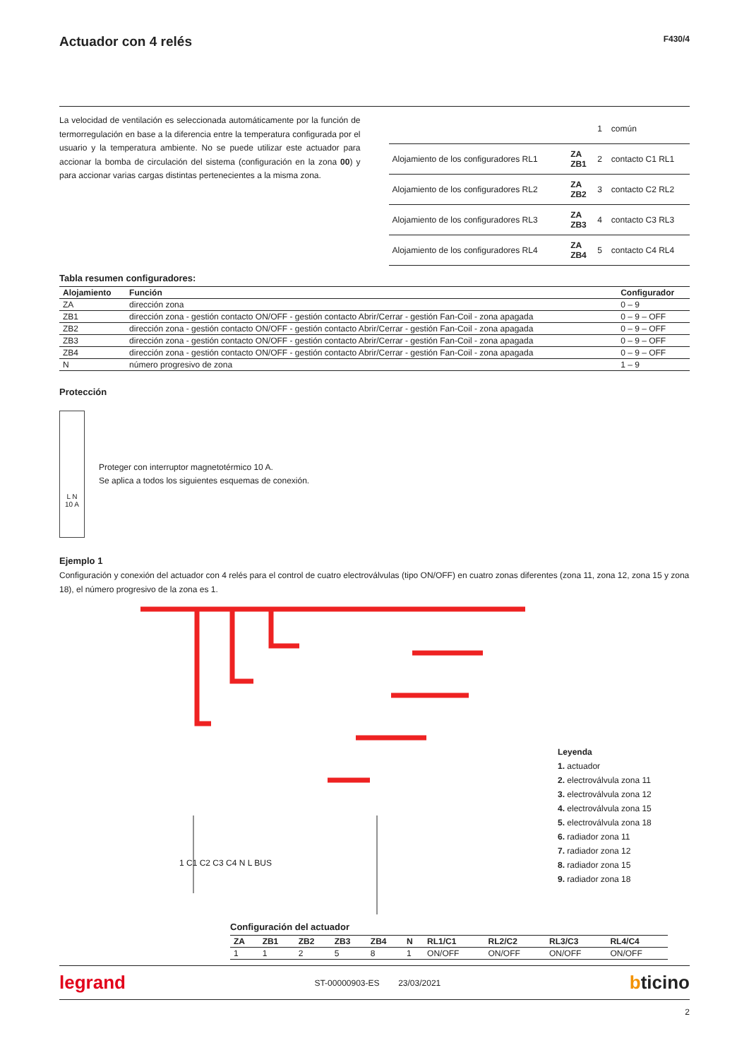Actuador con 4 relés
F430/4
La velocidad de ventilación es seleccionada automáticamente por la función de termorregulación en base a la diferencia entre la temperatura configurada por el usuario y la temperatura ambiente. No se puede utilizar este actuador para accionar la bomba de circulación del sistema (configuración en la zona 00) y para accionar varias cargas distintas pertenecientes a la misma zona.
| | | 1 | común |
| Alojamiento de los configuradores RL1 | ZA ZB1 | 2 | contacto C1 RL1 |
| Alojamiento de los configuradores RL2 | ZA ZB2 | 3 | contacto C2 RL2 |
| Alojamiento de los configuradores RL3 | ZA ZB3 | 4 | contacto C3 RL3 |
| Alojamiento de los configuradores RL4 | ZA ZB4 | 5 | contacto C4 RL4 |
Tabla resumen configuradores:
| Alojamiento | Función | Configurador |
| --- | --- | --- |
| ZA | dirección zona | 0 – 9 |
| ZB1 | dirección zona - gestión contacto ON/OFF - gestión contacto Abrir/Cerrar - gestión Fan-Coil - zona apagada | 0 – 9 – OFF |
| ZB2 | dirección zona - gestión contacto ON/OFF - gestión contacto Abrir/Cerrar - gestión Fan-Coil - zona apagada | 0 – 9 – OFF |
| ZB3 | dirección zona - gestión contacto ON/OFF - gestión contacto Abrir/Cerrar - gestión Fan-Coil - zona apagada | 0 – 9 – OFF |
| ZB4 | dirección zona - gestión contacto ON/OFF - gestión contacto Abrir/Cerrar - gestión Fan-Coil - zona apagada | 0 – 9 – OFF |
| N | número progresivo de zona | 1 – 9 |
Protección
L N
10 A
Proteger con interruptor magnetotérmico 10 A.
Se aplica a todos los siguientes esquemas de conexión.
Ejemplo 1
Configuración y conexión del actuador con 4 relés para el control de cuatro electroválvulas (tipo ON/OFF) en cuatro zonas diferentes (zona 11, zona 12, zona 15 y zona 18), el número progresivo de la zona es 1.
Leyenda
1. actuador
2. electroválvula zona 11
3. electroválvula zona 12
4. electroválvula zona 15
5. electroválvula zona 18
6. radiador zona 11
7. radiador zona 12
8. radiador zona 15
9. radiador zona 18
1 C1 C2 C3 C4 N L BUS
Configuración del actuador
| ZA | ZB1 | ZB2 | ZB3 | ZB4 | N | RL1/C1 | RL2/C2 | RL3/C3 | RL4/C4 |
| --- | --- | --- | --- | --- | --- | --- | --- | --- | --- |
| 1 | 1 | 2 | 5 | 8 | 1 | ON/OFF | ON/OFF | ON/OFF | ON/OFF |
legrand ST-00000903-ES 23/03/2021 bticino
2